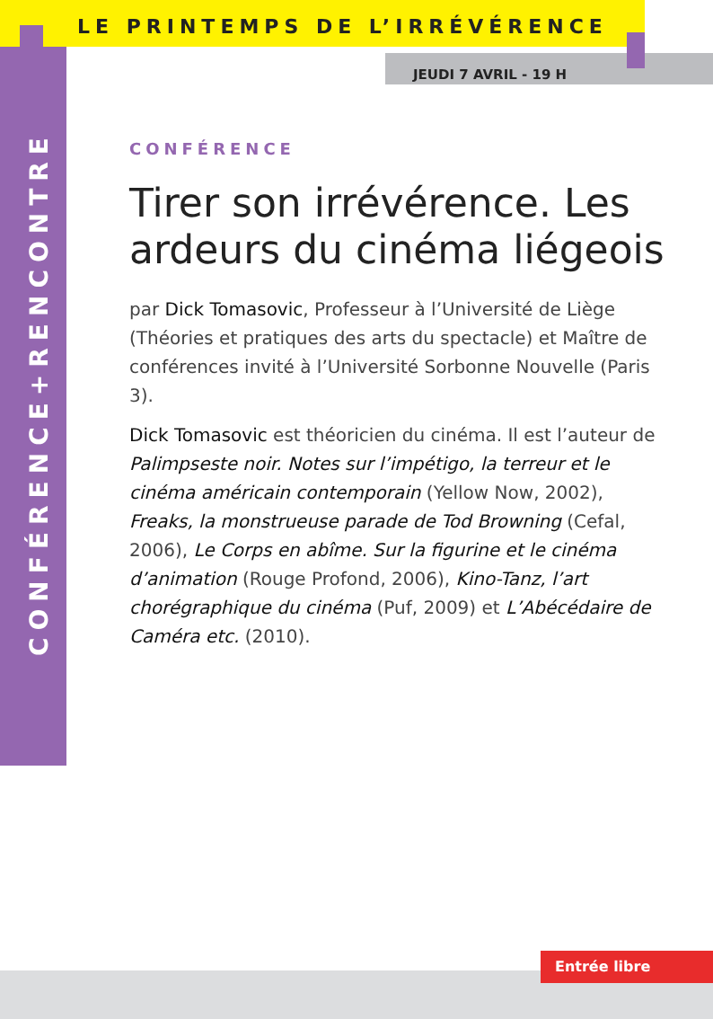LE PRINTEMPS DE L’IRRÉVÉRENCE
JEUDI 7 AVRIL - 19 H
CONFÉRENCE+RENCONTRE
CONFÉRENCE
Tirer son irrévérence. Les ardeurs du cinéma liégeois
par Dick Tomasovic, Professeur à l’Université de Liège (Théories et pratiques des arts du spectacle) et Maître de conférences invité à l’Université Sorbonne Nouvelle (Paris 3).
Dick Tomasovic est théoricien du cinéma. Il est l’auteur de Palimpseste noir. Notes sur l’impétigo, la terreur et le cinéma américain contemporain (Yellow Now, 2002), Freaks, la monstrueuse parade de Tod Browning (Cefal, 2006), Le Corps en abîme. Sur la figurine et le cinéma d’animation (Rouge Profond, 2006), Kino-Tanz, l’art chorégraphique du cinéma (Puf, 2009) et L’Abécédaire de Caméra etc. (2010).
Entrée libre